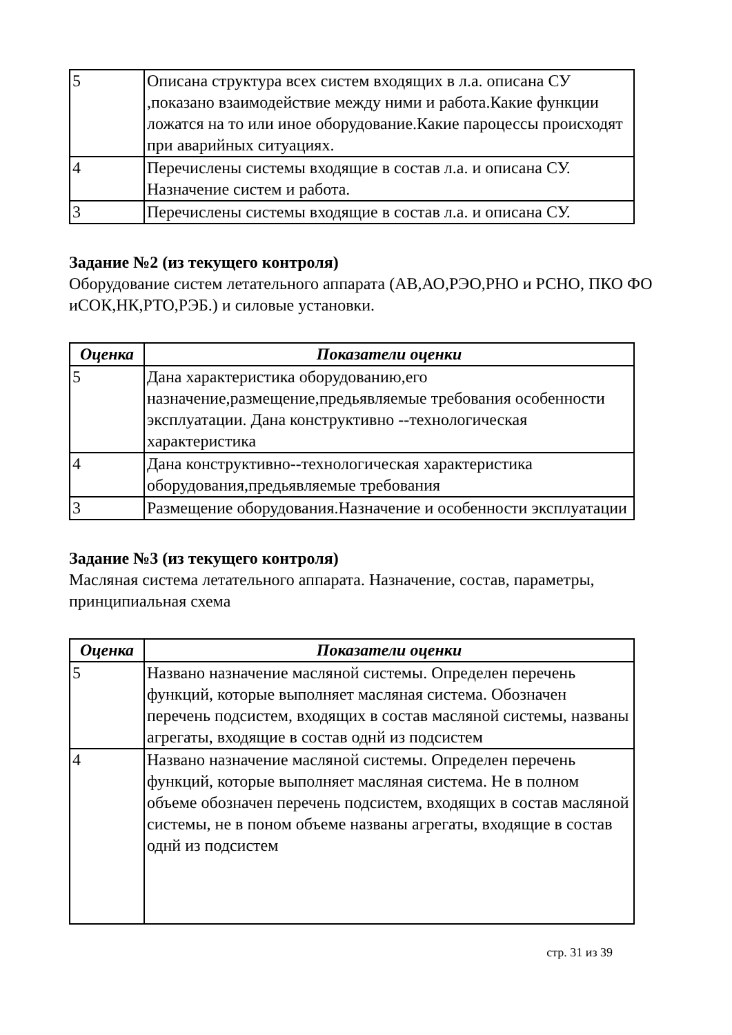| 5 | Описана структура всех систем входящих в л.а. описана СУ ,показано взаимодействие между ними и работа.Какие функции ложатся на то или иное оборудование.Какие пароцессы происходят при аварийных ситуациях. |
| 4 | Перечислены системы входящие в состав л.а. и описана СУ. Назначение систем и работа. |
| 3 | Перечислены системы входящие в состав л.а. и описана СУ. |
Задание №2 (из текущего контроля)
Оборудование систем летательного аппарата (АВ,АО,РЭО,РНО и РСНО, ПКО ФО иСОК,НК,РТО,РЭБ.) и силовые установки.
| Оценка | Показатели оценки |
| --- | --- |
| 5 | Дана характеристика оборудованию,его назначение,размещение,предьявляемые требования особенности эксплуатации. Дана конструктивно --технологическая характеристика |
| 4 | Дана конструктивно--технологическая характеристика оборудования,предьявляемые требования |
| 3 | Размещение оборудования.Назначение и особенности эксплуатации |
Задание №3 (из текущего контроля)
Масляная система летательного аппарата. Назначение, состав, параметры, принципиальная схема
| Оценка | Показатели оценки |
| --- | --- |
| 5 | Названо назначение масляной системы. Определен перечень функций, которые выполняет масляная система. Обозначен перечень подсистем, входящих в состав масляной системы, названы агрегаты, входящие в состав однй из подсистем |
| 4 | Названо назначение масляной системы. Определен перечень функций, которые выполняет масляная система. Не в полном объеме обозначен перечень подсистем, входящих в состав масляной системы, не в поном объеме названы агрегаты, входящие в состав однй из подсистем |
стр. 31 из 39